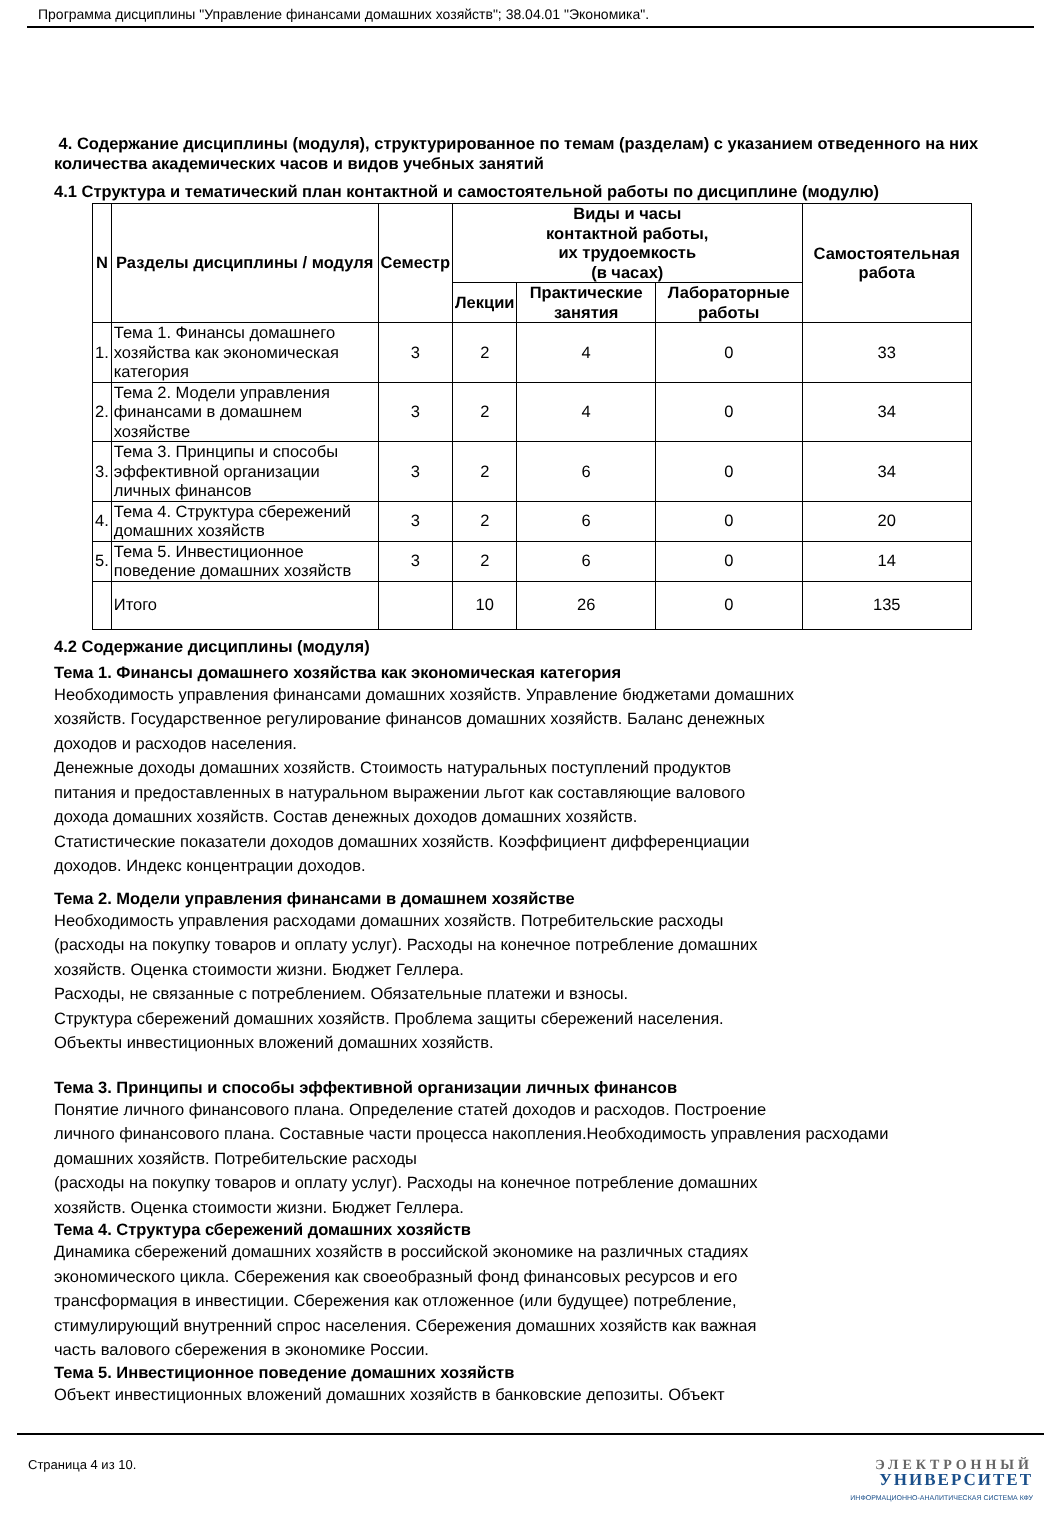Программа дисциплины "Управление финансами домашних хозяйств"; 38.04.01 "Экономика".
4. Содержание дисциплины (модуля), структурированное по темам (разделам) с указанием отведенного на них количества академических часов и видов учебных занятий
4.1 Структура и тематический план контактной и самостоятельной работы по дисциплине (модулю)
| N | Разделы дисциплины / модуля | Семестр | Виды и часы контактной работы, их трудоемкость (в часах) | | | Самостоятельная работа |
| --- | --- | --- | --- | --- | --- | --- |
| | | | Лекции | Практические занятия | Лабораторные работы | |
| 1. | Тема 1. Финансы домашнего хозяйства как экономическая категория | 3 | 2 | 4 | 0 | 33 |
| 2. | Тема 2. Модели управления финансами в домашнем хозяйстве | 3 | 2 | 4 | 0 | 34 |
| 3. | Тема 3. Принципы и способы эффективной организации личных финансов | 3 | 2 | 6 | 0 | 34 |
| 4. | Тема 4. Структура сбережений домашних хозяйств | 3 | 2 | 6 | 0 | 20 |
| 5. | Тема 5. Инвестиционное поведение домашних хозяйств | 3 | 2 | 6 | 0 | 14 |
| | Итого | | 10 | 26 | 0 | 135 |
4.2 Содержание дисциплины (модуля)
Тема 1. Финансы домашнего хозяйства как экономическая категория
Необходимость управления финансами домашних хозяйств. Управление бюджетами домашних
хозяйств. Государственное регулирование финансов домашних хозяйств. Баланс денежных
доходов и расходов населения.
Денежные доходы домашних хозяйств. Стоимость натуральных поступлений продуктов
питания и предоставленных в натуральном выражении льгот как составляющие валового
дохода домашних хозяйств. Состав денежных доходов домашних хозяйств.
Статистические показатели доходов домашних хозяйств. Коэффициент дифференциации
доходов. Индекс концентрации доходов.
Тема 2. Модели управления финансами в домашнем хозяйстве
Необходимость управления расходами домашних хозяйств. Потребительские расходы
(расходы на покупку товаров и оплату услуг). Расходы на конечное потребление домашних
хозяйств. Оценка стоимости жизни. Бюджет Геллера.
Расходы, не связанные с потреблением. Обязательные платежи и взносы.
Структура сбережений домашних хозяйств. Проблема защиты сбережений населения.
Объекты инвестиционных вложений домашних хозяйств.
Тема 3. Принципы и способы эффективной организации личных финансов
Понятие личного финансового плана. Определение статей доходов и расходов. Построение
личного финансового плана. Составные части процесса накопления.Необходимость управления расходами
домашних хозяйств. Потребительские расходы
(расходы на покупку товаров и оплату услуг). Расходы на конечное потребление домашних
хозяйств. Оценка стоимости жизни. Бюджет Геллера.
Тема 4. Структура сбережений домашних хозяйств
Динамика сбережений домашних хозяйств в российской экономике на различных стадиях
экономического цикла. Сбережения как своеобразный фонд финансовых ресурсов и его
трансформация в инвестиции. Сбережения как отложенное (или будущее) потребление,
стимулирующий внутренний спрос населения. Сбережения домашних хозяйств как важная
часть валового сбережения в экономике России.
Тема 5. Инвестиционное поведение домашних хозяйств
Объект инвестиционных вложений домашних хозяйств в банковские депозиты. Объект
Страница 4 из 10.
ЭЛЕКТРОННЫЙ
УНИВЕРСИТЕТ
ИНФОРМАЦИОННО-АНАЛИТИЧЕСКАЯ СИСТЕМА КФУ